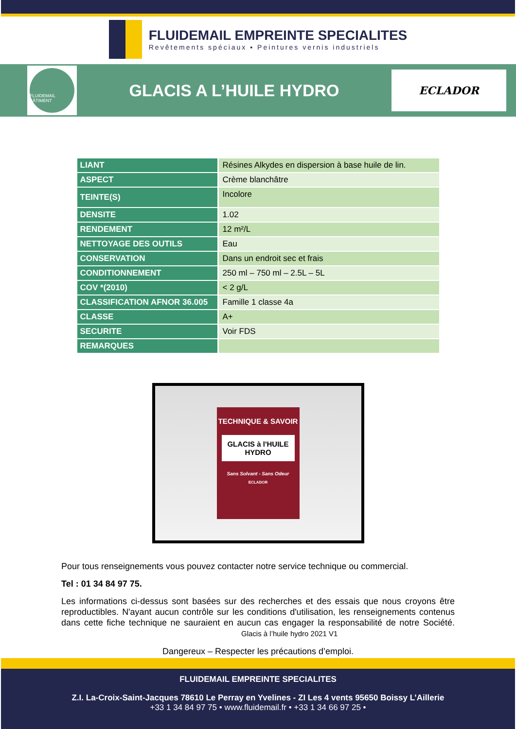FLUIDEMAIL EMPREINTE SPECIALITES
Revêtements spéciaux ▪ Peintures vernis industriels
FLUIDEMAIL BÂTIMENT
GLACIS A L’HUILE HYDRO
ECLADOR
| LIANT | Résines Alkydes en dispersion à base huile de lin. |
| ASPECT | Crème blanchâtre |
| TEINTE(S) | Incolore |
| DENSITE | 1.02 |
| RENDEMENT | 12 m²/L |
| NETTOYAGE DES OUTILS | Eau |
| CONSERVATION | Dans un endroit sec et frais |
| CONDITIONNEMENT | 250 ml – 750 ml – 2.5L – 5L |
| COV *(2010) | < 2 g/L |
| CLASSIFICATION AFNOR 36.005 | Famille 1 classe 4a |
| CLASSE | A+ |
| SECURITE | Voir FDS |
| REMARQUES | |
TECHNIQUE & SAVOIR
GLACIS à l'HUILE HYDRO
Sans Solvant - Sans Odeur
ECLADOR
Pour tous renseignements vous pouvez contacter notre service technique ou commercial.
Tel : 01 34 84 97 75.
Les informations ci-dessus sont basées sur des recherches et des essais que nous croyons être reproductibles. N'ayant aucun contrôle sur les conditions d'utilisation, les renseignements contenus dans cette fiche technique ne sauraient en aucun cas engager la responsabilité de notre Société. Glacis à l’huile hydro 2021 V1
Dangereux – Respecter les précautions d’emploi.
FLUIDEMAIL EMPREINTE SPECIALITES
Z.I. La-Croix-Saint-Jacques 78610 Le Perray en Yvelines - ZI Les 4 vents 95650 Boissy L’Aillerie
+33 1 34 84 97 75 • www.fluidemail.fr • +33 1 34 66 97 25 •